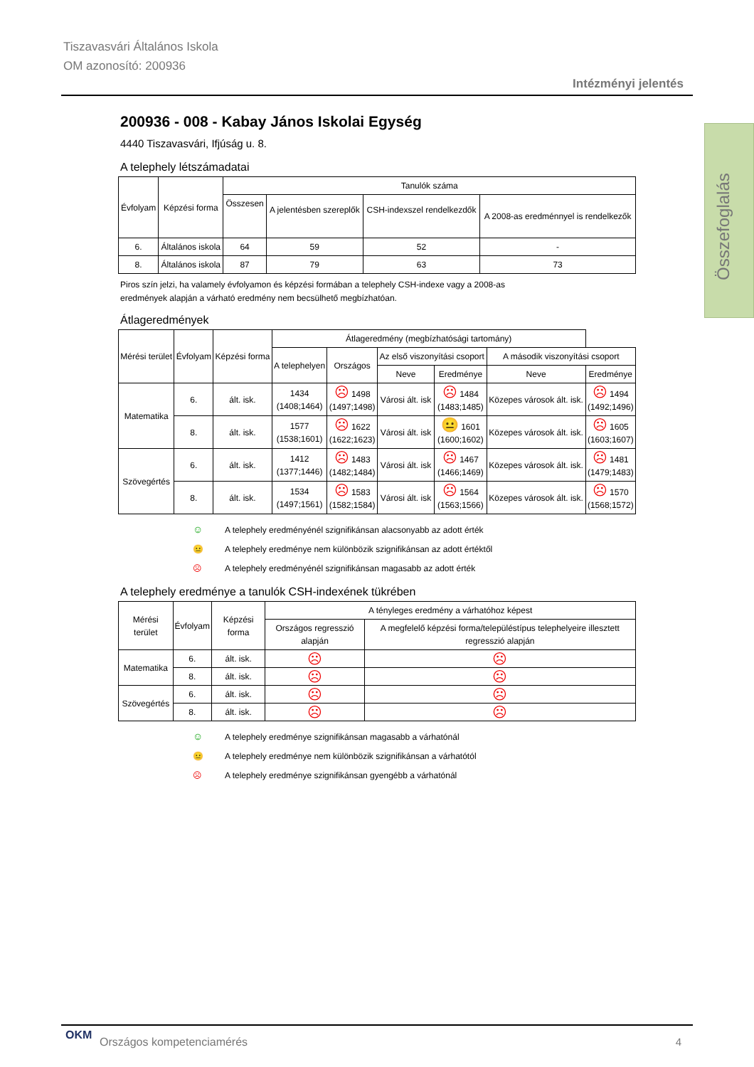Tiszavasvári Általános Iskola
OM azonosító: 200936
Intézményi jelentés
Összefoglalás
200936 - 008 - Kabay János Iskolai Egység
4440 Tiszavasvári, Ifjúság u. 8.
A telephely létszámadatai
| Évfolyam | Képzési forma | Tanulók száma | | | |
| --- | --- | --- | --- | --- | --- |
| | | Összesen | A jelentésben szereplők | CSH-indexszel rendelkezdők | A 2008-as eredménnyel is rendelkezők |
| 6. | Általános iskola | 64 | 59 | 52 | - |
| 8. | Általános iskola | 87 | 79 | 63 | 73 |
Piros szín jelzi, ha valamely évfolyamon és képzési formában a telephely CSH-indexe vagy a 2008-as
eredmények alapján a várható eredmény nem becsülhető megbízhatóan.
Átlageredmények
| Mérési terület | Évfolyam | Képzési forma | Átlageredmény (megbízhatósági tartomány) | | | | | |
| --- | --- | --- | --- | --- | --- | --- | --- | --- |
| | | | A telephelyen | Országos | Az első viszonyítási csoport | | A második viszonyítási csoport | |
| | | | | | Neve | Eredménye | Neve | Eredménye |
| Matematika | 6. | ált. isk. | 1434 (1408;1464) | ☹ 1498 (1497;1498) | Városi ált. isk | ☹ 1484 (1483;1485) | Közepes városok ált. isk. | ☹ 1494 (1492;1496) |
| | 8. | ált. isk. | 1577 (1538;1601) | ☹ 1622 (1622;1623) | Városi ált. isk | 😐 1601 (1600;1602) | Közepes városok ált. isk. | ☹ 1605 (1603;1607) |
| Szövegértés | 6. | ált. isk. | 1412 (1377;1446) | ☹ 1483 (1482;1484) | Városi ált. isk | ☹ 1467 (1466;1469) | Közepes városok ált. isk. | ☹ 1481 (1479;1483) |
| | 8. | ált. isk. | 1534 (1497;1561) | ☹ 1583 (1582;1584) | Városi ált. isk | ☹ 1564 (1563;1566) | Közepes városok ált. isk. | ☹ 1570 (1568;1572) |
☺ A telephely eredményénél szignifikánsan alacsonyabb az adott érték
😐 A telephely eredménye nem különbözik szignifikánsan az adott értéktől
☹ A telephely eredményénél szignifikánsan magasabb az adott érték
A telephely eredménye a tanulók CSH-indexének tükrében
| Mérési terület | Évfolyam | Képzési forma | A tényleges eredmény a várhatóhoz képest | |
| --- | --- | --- | --- | --- |
| | | | Országos regresszió alapján | A megfelelő képzési forma/településtípus telephelyeire illesztett regresszió alapján |
| Matematika | 6. | ált. isk. | ☹ | ☹ |
| | 8. | ált. isk. | ☹ | ☹ |
| Szövegértés | 6. | ált. isk. | ☹ | ☹ |
| | 8. | ált. isk. | ☹ | ☹ |
☺ A telephely eredménye szignifikánsan magasabb a várhatónál
😐 A telephely eredménye nem különbözik szignifikánsan a várhatótól
☹ A telephely eredménye szignifikánsan gyengébb a várhatónál
OKM
Országos kompetenciamérés 4